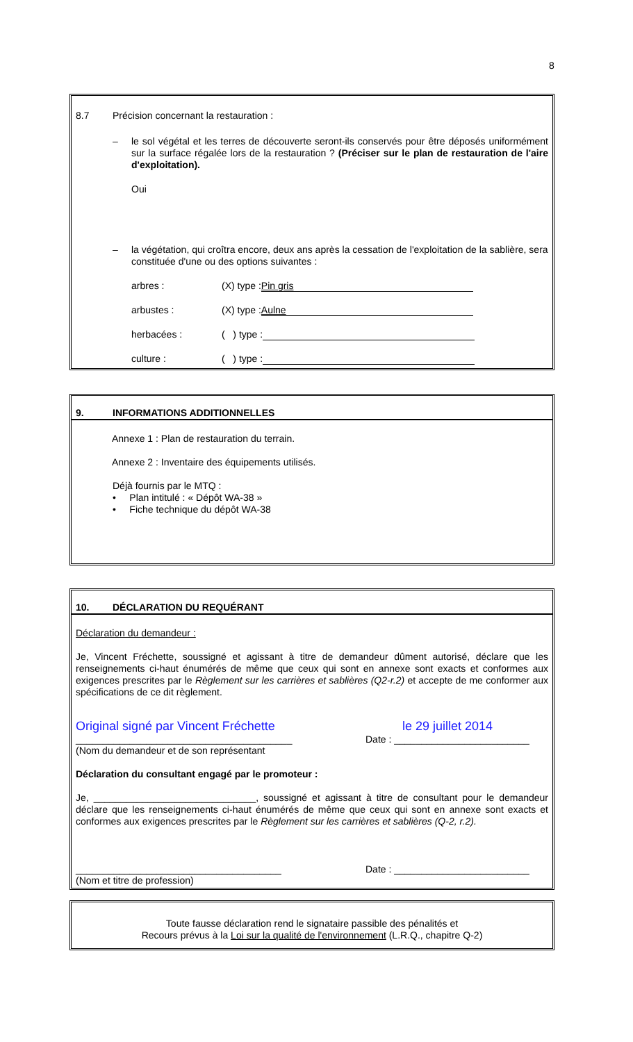8
8.7 Précision concernant la restauration :
–
le sol végétal et les terres de découverte seront-ils conservés pour être déposés uniformément sur la surface régalée lors de la restauration ? (Préciser sur le plan de restauration de l'aire d'exploitation).
Oui
–
la végétation, qui croîtra encore, deux ans après la cessation de l'exploitation de la sablière, sera constituée d'une ou des options suivantes :
arbres : (X) type : Pin gris
arbustes : (X) type : Aulne
herbacées : ( ) type :
culture : ( ) type :
9. INFORMATIONS ADDITIONNELLES
Annexe 1 : Plan de restauration du terrain.
Annexe 2 : Inventaire des équipements utilisés.
Déjà fournis par le MTQ :
• Plan intitulé : « Dépôt WA-38 »
• Fiche technique du dépôt WA-38
10. DÉCLARATION DU REQUÉRANT
Déclaration du demandeur :
Je, Vincent Fréchette, soussigné et agissant à titre de demandeur dûment autorisé, déclare que les renseignements ci-haut énumérés de même que ceux qui sont en annexe sont exacts et conformes aux exigences prescrites par le Règlement sur les carrières et sablières (Q2-r.2) et accepte de me conformer aux spécifications de ce dit règlement.
Original signé par Vincent Fréchette le 29 juillet 2014
________________________________________ Date : _________________________
(Nom du demandeur et de son représentant
Déclaration du consultant engagé par le promoteur :
Je, ______________________________, soussigné et agissant à titre de consultant pour le demandeur déclare que les renseignements ci-haut énumérés de même que ceux qui sont en annexe sont exacts et conformes aux exigences prescrites par le Règlement sur les carrières et sablières (Q-2, r.2).
______________________________________ Date : _________________________
(Nom et titre de profession)
Toute fausse déclaration rend le signataire passible des pénalités et
Recours prévus à la Loi sur la qualité de l'environnement (L.R.Q., chapitre Q-2)